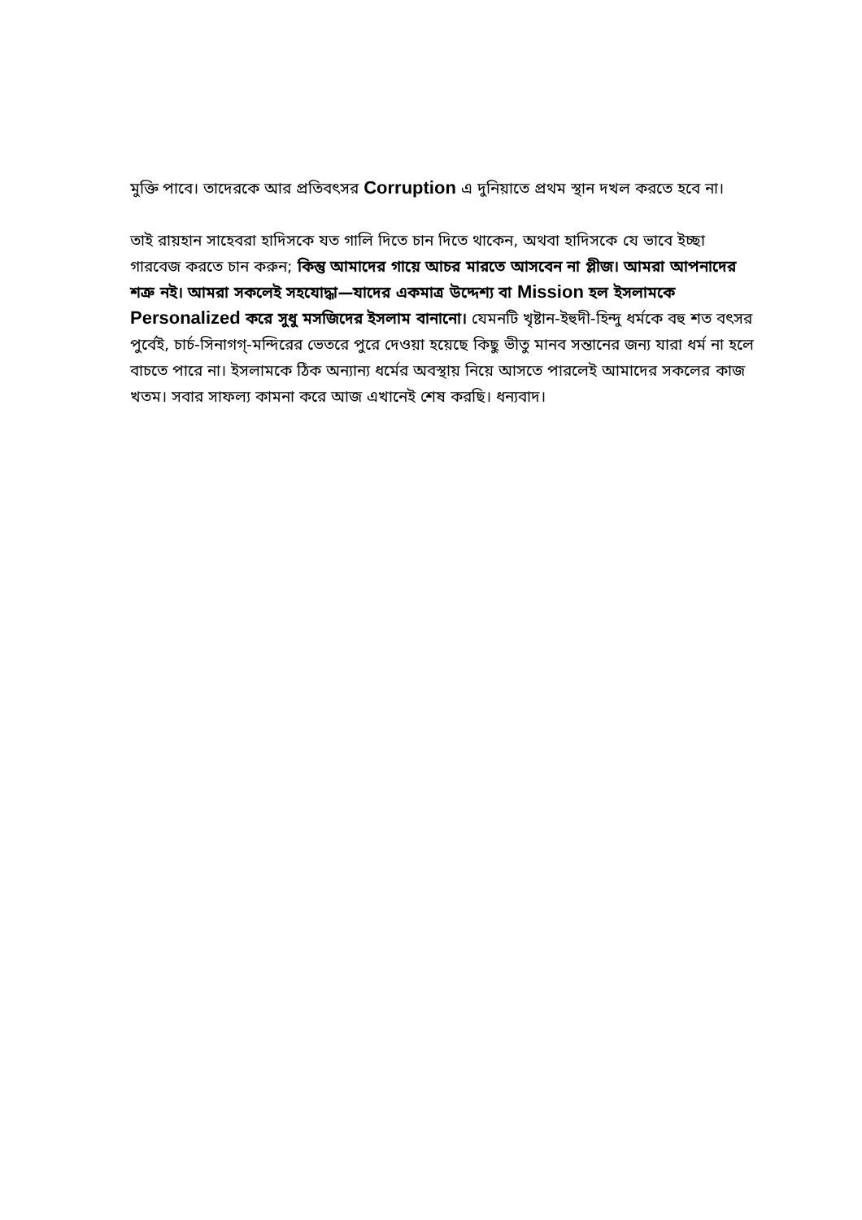মুক্তি পাবে। তাদেরকে আর প্রতিবৎসর Corruption এ দুনিয়াতে প্রথম স্থান দখল করতে হবে না।
তাই রায়হান সাহেবরা হাদিসকে যত গালি দিতে চান দিতে থাকেন, অথবা হাদিসকে যে ভাবে ইচ্ছা গারবেজ করতে চান করুন; কিন্তু আমাদের গায়ে আচর মারতে আসবেন না প্লীজ। আমরা আপনাদের শত্রু নই। আমরা সকলেই সহযোদ্ধা—যাদের একমাত্র উদ্দেশ্য বা Mission হল ইসলামকে Personalized করে সুধু মসজিদের ইসলাম বানানো। যেমনটি খৃষ্টান-ইহুদী-হিন্দু ধর্মকে বহু শত বৎসর পুর্বেই, চার্চ-সিনাগগ্-মন্দিরের ভেতরে পুরে দেওয়া হয়েছে কিছু ভীতু মানব সন্তানের জন্য যারা ধর্ম না হলে বাচতে পারে না। ইসলামকে ঠিক অন্যান্য ধর্মের অবস্থায় নিয়ে আসতে পারলেই আমাদের সকলের কাজ খতম। সবার সাফল্য কামনা করে আজ এখানেই শেষ করছি। ধন্যবাদ।